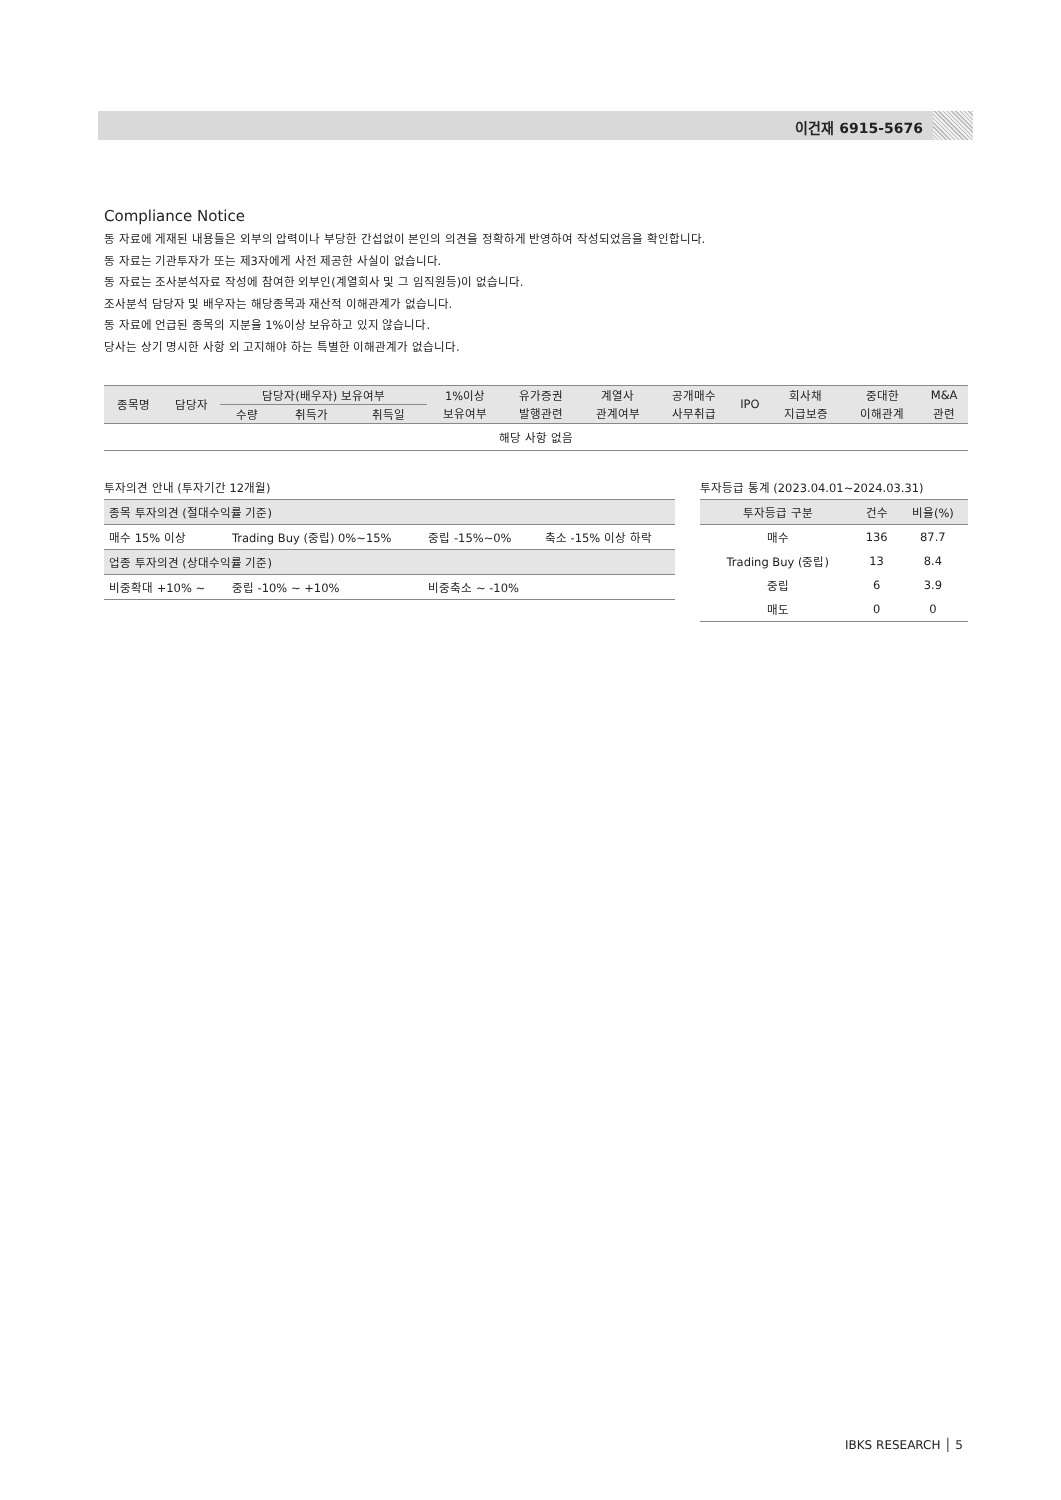이건재 6915-5676
Compliance Notice
동 자료에 게재된 내용들은 외부의 압력이나 부당한 간섭없이 본인의 의견을 정확하게 반영하여 작성되었음을 확인합니다.
동 자료는 기관투자가 또는 제3자에게 사전 제공한 사실이 없습니다.
동 자료는 조사분석자료 작성에 참여한 외부인(계열회사 및 그 임직원등)이 없습니다.
조사분석 담당자 및 배우자는 해당종목과 재산적 이해관계가 없습니다.
동 자료에 언급된 종목의 지분율 1%이상 보유하고 있지 않습니다.
당사는 상기 명시한 사항 외 고지해야 하는 특별한 이해관계가 없습니다.
| 종목명 | 담당자 | 담당자(배우자) 보유여부 | | | 1%이상 | 유가증권 | 계열사 | 공개매수 | IPO | 회사채 | 중대한 | M&A |
| --- | --- | --- | --- | --- | --- | --- | --- | --- | --- | --- | --- | --- |
| | | 수량 | 취득가 | 취득일 | 보유여부 | 발행관련 | 관계여부 | 사무취급 | | 지급보증 | 이해관계 | 관련 |
| 해당 사항 없음 | | | | | | | | | | | | |
투자의견 안내 (투자기간 12개월)
| 종목 투자의견 (절대수익률 기준) | | | |
| 매수 15% 이상 | Trading Buy (중립) 0%~15% | 중립 -15%~0% | 축소 -15% 이상 하락 |
| 업종 투자의견 (상대수익률 기준) | | | |
| 비중확대 +10% ~ | 중립 -10% ~ +10% | 비중축소 ~ -10% | |
투자등급 통계 (2023.04.01~2024.03.31)
| 투자등급 구분 | 건수 | 비율(%) |
| --- | --- | --- |
| 매수 | 136 | 87.7 |
| Trading Buy (중립) | 13 | 8.4 |
| 중립 | 6 | 3.9 |
| 매도 | 0 | 0 |
IBKS RESEARCH │ 5